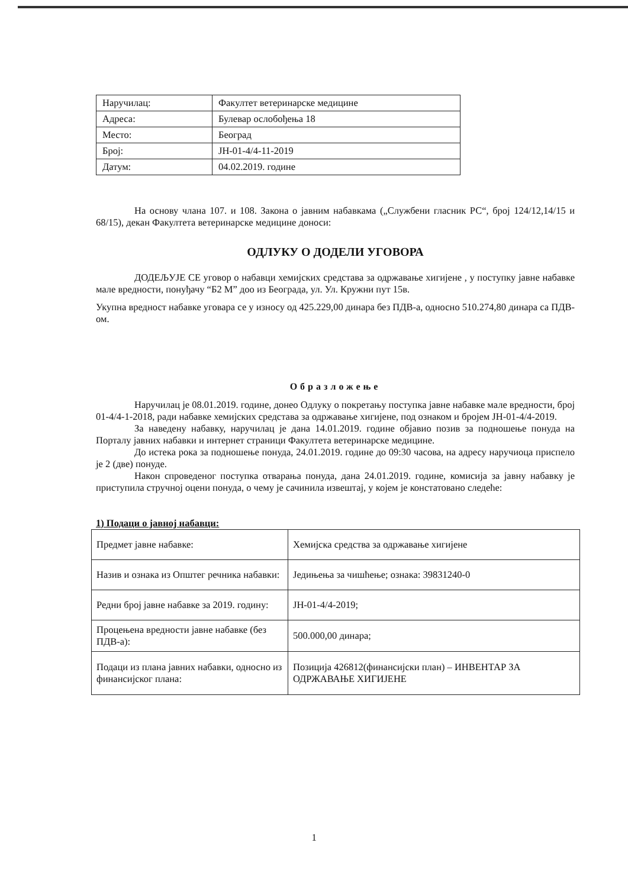| Наручилац: | Факултет ветеринарске медицине |
| Адреса: | Булевар ослобођења 18 |
| Место: | Београд |
| Број: | ЈН-01-4/4-11-2019 |
| Датум: | 04.02.2019. године |
На основу члана 107. и 108. Закона о јавним набавкама („Службени гласник РС“, број 124/12,14/15 и 68/15), декан Факултета ветеринарске медицине доноси:
ОДЛУКУ О ДОДЕЛИ УГОВОРА
ДОДЕЉУЈЕ СЕ уговор о набавци хемијских средстава за одржавање хигијене , у поступку јавне набавке мале вредности, понуђачу “Б2 М” доо из Београда, ул. Ул. Кружни пут 15в.
Укупна вредност набавке уговара се у износу од 425.229,00 динара без ПДВ-а, односно 510.274,80 динара са ПДВ-ом.
Образложење
Наручилац је 08.01.2019. године, донео Одлуку о покретању поступка јавне набавке мале вредности, број 01-4/4-1-2018, ради набавке хемијских средстава за одржавање хигијене, под ознаком и бројем ЈН-01-4/4-2019.
За наведену набавку, наручилац је дана 14.01.2019. године објавио позив за подношење понуда на Порталу јавних набавки и интернет страници Факултета ветеринарске медицине.
До истека рока за подношење понуда, 24.01.2019. године до 09:30 часова, на адресу наручиоца приспело је 2 (две) понуде.
Након спроведеног поступка отварања понуда, дана 24.01.2019. године, комисија за јавну набавку је приступила стручној оцени понуда, о чему је сачинила извештај, у којем је констатовано следеће:
1) Подаци о јавној набавци:
| Предмет јавне набавке: | Хемијска средства за одржавање хигијене |
| Назив и ознака из Општег речника набавки: | Једињења за чишћење; ознака: 39831240-0 |
| Редни број јавне набавке за 2019. годину: | ЈН-01-4/4-2019; |
| Процењена вредности јавне набавке (без ПДВ-а): | 500.000,00 динара; |
| Подаци из плана јавних набавки, односно из финансијског плана: | Позиција 426812(финансијски план) – ИНВЕНТАР ЗА ОДРЖАВАЊЕ ХИГИЈЕНЕ |
1